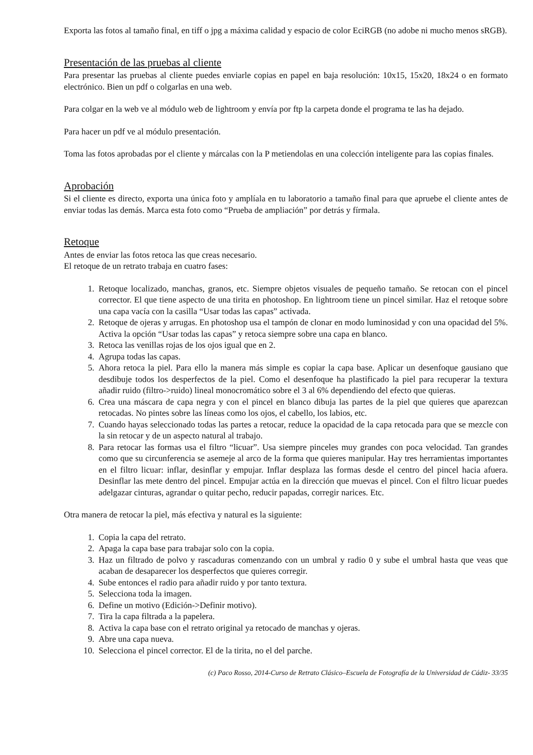Exporta las fotos al tamaño final, en tiff o jpg a máxima calidad y espacio de color EciRGB (no adobe ni mucho menos sRGB).
Presentación de las pruebas al cliente
Para presentar las pruebas al cliente puedes enviarle copias en papel en baja resolución: 10x15, 15x20, 18x24 o en formato electrónico. Bien un pdf o colgarlas en una web.
Para colgar en la web ve al módulo web de lightroom y envía por ftp la carpeta donde el programa te las ha dejado.
Para hacer un pdf ve al módulo presentación.
Toma las fotos aprobadas por el cliente y márcalas con la P metiendolas en una colección inteligente para las copias finales.
Aprobación
Si el cliente es directo, exporta una única foto y amplíala en tu laboratorio a tamaño final para que apruebe el cliente antes de enviar todas las demás. Marca esta foto como “Prueba de ampliación” por detrás y fírmala.
Retoque
Antes de enviar las fotos retoca las que creas necesario.
El retoque de un retrato trabaja en cuatro fases:
1. Retoque localizado, manchas, granos, etc. Siempre objetos visuales de pequeño tamaño. Se retocan con el pincel corrector. El que tiene aspecto de una tirita en photoshop. En lightroom tiene un pincel similar. Haz el retoque sobre una capa vacía con la casilla “Usar todas las capas” activada.
2. Retoque de ojeras y arrugas. En photoshop usa el tampón de clonar en modo luminosidad y con una opacidad del 5%. Activa la opción “Usar todas las capas” y retoca siempre sobre una capa en blanco.
3. Retoca las venillas rojas de los ojos igual que en 2.
4. Agrupa todas las capas.
5. Ahora retoca la piel. Para ello la manera más simple es copiar la capa base. Aplicar un desenfoque gausiano que desdibuje todos los desperfectos de la piel. Como el desenfoque ha plastificado la piel para recuperar la textura añadir ruido (filtro->ruido) lineal monocromático sobre el 3 al 6% dependiendo del efecto que quieras.
6. Crea una máscara de capa negra y con el pincel en blanco dibuja las partes de la piel que quieres que aparezcan retocadas. No pintes sobre las líneas como los ojos, el cabello, los labios, etc.
7. Cuando hayas seleccionado todas las partes a retocar, reduce la opacidad de la capa retocada para que se mezcle con la sin retocar y de un aspecto natural al trabajo.
8. Para retocar las formas usa el filtro “licuar”. Usa siempre pinceles muy grandes con poca velocidad. Tan grandes como que su circunferencia se asemeje al arco de la forma que quieres manipular. Hay tres herramientas importantes en el filtro licuar: inflar, desinflar y empujar. Inflar desplaza las formas desde el centro del pincel hacia afuera. Desinflar las mete dentro del pincel. Empujar actúa en la dirección que muevas el pincel. Con el filtro licuar puedes adelgazar cinturas, agrandar o quitar pecho, reducir papadas, corregir narices. Etc.
Otra manera de retocar la piel, más efectiva y natural es la siguiente:
1. Copia la capa del retrato.
2. Apaga la capa base para trabajar solo con la copia.
3. Haz un filtrado de polvo y rascaduras comenzando con un umbral y radio 0 y sube el umbral hasta que veas que acaban de desaparecer los desperfectos que quieres corregir.
4. Sube entonces el radio para añadir ruido y por tanto textura.
5. Selecciona toda la imagen.
6. Define un motivo (Edición->Definir motivo).
7. Tira la capa filtrada a la papelera.
8. Activa la capa base con el retrato original ya retocado de manchas y ojeras.
9. Abre una capa nueva.
10. Selecciona el pincel corrector. El de la tirita, no el del parche.
(c) Paco Rosso, 2014-Curso de Retrato Clásico–Escuela de Fotografía de la Universidad de Cádiz- 33/35